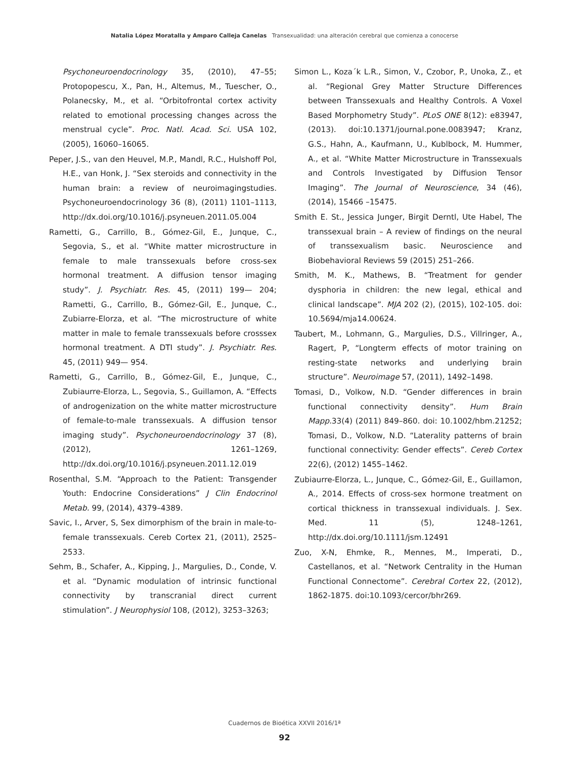Natalia López Moratalla y Amparo Calleja Canelas Transexualidad: una alteración cerebral que comienza a conocerse
Psychoneuroendocrinology 35, (2010), 47–55; Protopopescu, X., Pan, H., Altemus, M., Tuescher, O., Polanecsky, M., et al. “Orbitofrontal cortex activity related to emotional processing changes across the menstrual cycle”. Proc. Natl. Acad. Sci. USA 102, (2005), 16060–16065.
Peper, J.S., van den Heuvel, M.P., Mandl, R.C., Hulshoff Pol, H.E., van Honk, J. “Sex steroids and connectivity in the human brain: a review of neuroimagingstudies. Psychoneuroendocrinology 36 (8), (2011) 1101–1113, http://dx.doi.org/10.1016/j.psyneuen.2011.05.004
Rametti, G., Carrillo, B., Gómez-Gil, E., Junque, C., Segovia, S., et al. “White matter microstructure in female to male transsexuals before cross-sex hormonal treatment. A diffusion tensor imaging study”. J. Psychiatr. Res. 45, (2011) 199— 204; Rametti, G., Carrillo, B., Gómez-Gil, E., Junque, C., Zubiarre-Elorza, et al. “The microstructure of white matter in male to female transsexuals before crosssex hormonal treatment. A DTI study”. J. Psychiatr. Res. 45, (2011) 949— 954.
Rametti, G., Carrillo, B., Gómez-Gil, E., Junque, C., Zubiaurre-Elorza, L., Segovia, S., Guillamon, A. “Effects of androgenization on the white matter microstructure of female-to-male transsexuals. A diffusion tensor imaging study”. Psychoneuroendocrinology 37 (8), (2012), 1261–1269, http://dx.doi.org/10.1016/j.psyneuen.2011.12.019
Rosenthal, S.M. “Approach to the Patient: Transgender Youth: Endocrine Considerations” J Clin Endocrinol Metab. 99, (2014), 4379–4389.
Savic, I., Arver, S, Sex dimorphism of the brain in male-to-female transsexuals. Cereb Cortex 21, (2011), 2525–2533.
Sehm, B., Schafer, A., Kipping, J., Margulies, D., Conde, V. et al. “Dynamic modulation of intrinsic functional connectivity by transcranial direct current stimulation”. J Neurophysiol 108, (2012), 3253–3263;
Simon L., Koza´k L.R., Simon, V., Czobor, P., Unoka, Z., et al. “Regional Grey Matter Structure Differences between Transsexuals and Healthy Controls. A Voxel Based Morphometry Study”. PLoS ONE 8(12): e83947, (2013). doi:10.1371/journal.pone.0083947; Kranz, G.S., Hahn, A., Kaufmann, U., Kublbock, M. Hummer, A., et al. “White Matter Microstructure in Transsexuals and Controls Investigated by Diffusion Tensor Imaging”. The Journal of Neuroscience, 34 (46), (2014), 15466 –15475.
Smith E. St., Jessica Junger, Birgit Derntl, Ute Habel, The transsexual brain – A review of findings on the neural of transsexualism basic. Neuroscience and Biobehavioral Reviews 59 (2015) 251–266.
Smith, M. K., Mathews, B. “Treatment for gender dysphoria in children: the new legal, ethical and clinical landscape”. MJA 202 (2), (2015), 102-105. doi: 10.5694/mja14.00624.
Taubert, M., Lohmann, G., Margulies, D.S., Villringer, A., Ragert, P, “Longterm effects of motor training on resting-state networks and underlying brain structure”. Neuroimage 57, (2011), 1492–1498.
Tomasi, D., Volkow, N.D. “Gender differences in brain functional connectivity density”. Hum Brain Mapp. 33(4) (2011) 849–860. doi: 10.1002/hbm.21252; Tomasi, D., Volkow, N.D. “Laterality patterns of brain functional connectivity: Gender effects”. Cereb Cortex 22(6), (2012) 1455–1462.
Zubiaurre-Elorza, L., Junque, C., Gómez-Gil, E., Guillamon, A., 2014. Effects of cross-sex hormone treatment on cortical thickness in transsexual individuals. J. Sex. Med. 11 (5), 1248–1261, http://dx.doi.org/10.1111/jsm.12491
Zuo, X-N, Ehmke, R., Mennes, M., Imperati, D., Castellanos, et al. “Network Centrality in the Human Functional Connectome”. Cerebral Cortex 22, (2012), 1862-1875. doi:10.1093/cercor/bhr269.
Cuadernos de Bioética XXVII 2016/1ª
92